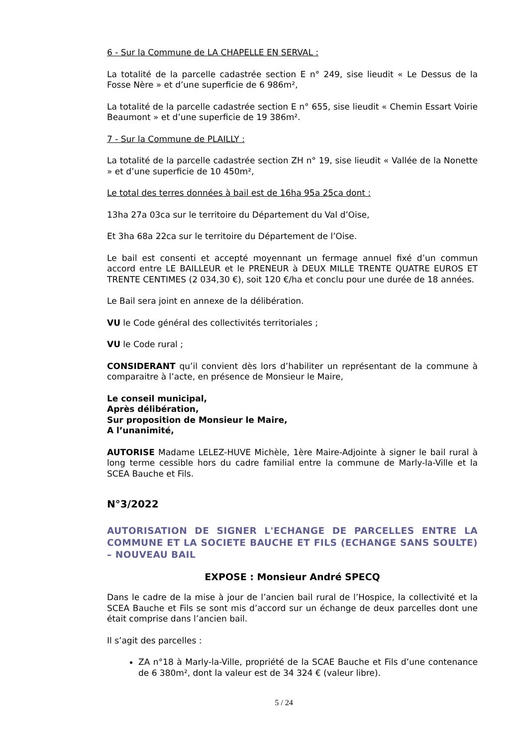6 - Sur la Commune de LA CHAPELLE EN SERVAL :
La totalité de la parcelle cadastrée section E n° 249, sise lieudit « Le Dessus de la Fosse Nère » et d’une superficie de 6 986m²,
La totalité de la parcelle cadastrée section E n° 655, sise lieudit « Chemin Essart Voirie Beaumont » et d’une superficie de 19 386m².
7 - Sur la Commune de PLAILLY :
La totalité de la parcelle cadastrée section ZH n° 19, sise lieudit « Vallée de la Nonette » et d’une superficie de 10 450m²,
Le total des terres données à bail est de 16ha 95a 25ca dont :
13ha 27a 03ca sur le territoire du Département du Val d’Oise,
Et 3ha 68a 22ca sur le territoire du Département de l’Oise.
Le bail est consenti et accepté moyennant un fermage annuel fixé d’un commun accord entre LE BAILLEUR et le PRENEUR à DEUX MILLE TRENTE QUATRE EUROS ET TRENTE CENTIMES (2 034,30 €), soit 120 €/ha et conclu pour une durée de 18 années.
Le Bail sera joint en annexe de la délibération.
VU le Code général des collectivités territoriales ;
VU le Code rural ;
CONSIDERANT qu’il convient dès lors d’habiliter un représentant de la commune à comparaitre à l’acte, en présence de Monsieur le Maire,
Le conseil municipal,
Après délibération,
Sur proposition de Monsieur le Maire,
A l’unanimité,
AUTORISE Madame LELEZ-HUVE Michèle, 1ère Maire-Adjointe à signer le bail rural à long terme cessible hors du cadre familial entre la commune de Marly-la-Ville et la SCEA Bauche et Fils.
N°3/2022
AUTORISATION DE SIGNER L'ECHANGE DE PARCELLES ENTRE LA COMMUNE ET LA SOCIETE BAUCHE ET FILS (ECHANGE SANS SOULTE) – NOUVEAU BAIL
EXPOSE : Monsieur André SPECQ
Dans le cadre de la mise à jour de l’ancien bail rural de l’Hospice, la collectivité et la SCEA Bauche et Fils se sont mis d’accord sur un échange de deux parcelles dont une était comprise dans l’ancien bail.
Il s’agit des parcelles :
ZA n°18 à Marly-la-Ville, propriété de la SCAE Bauche et Fils d’une contenance de 6 380m², dont la valeur est de 34 324 € (valeur libre).
5 / 24